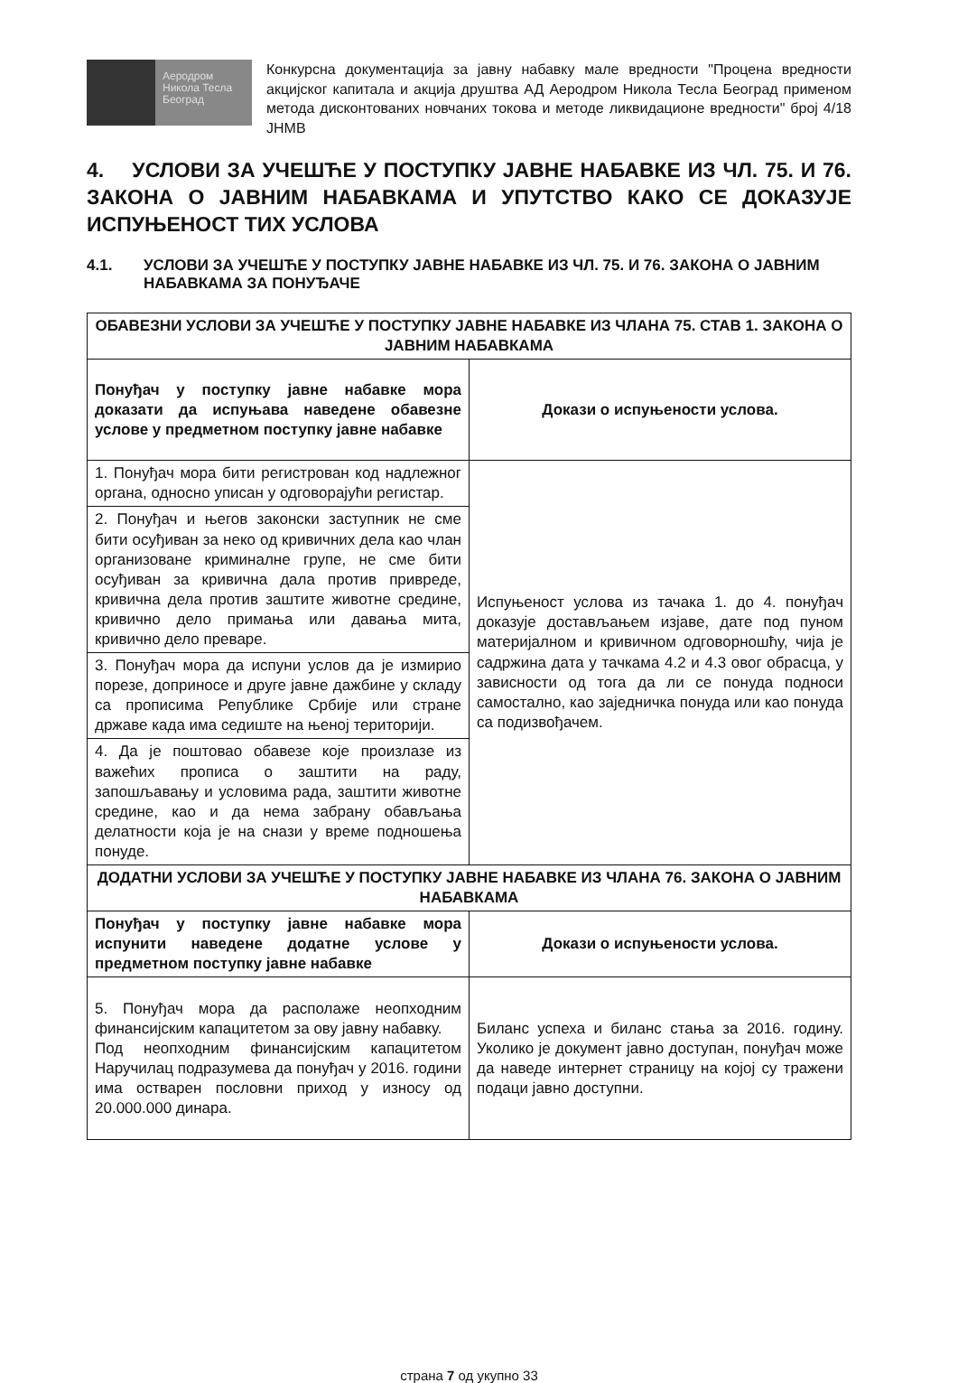Аеродром
Никола Тесла
Београд
Конкурсна документација за јавну набавку мале вредности "Процена вредности акцијског капитала и акција друштва АД Аеродром Никола Тесла Београд применом метода дисконтованих новчаних токова и методе ликвидационе вредности" број 4/18 ЈНМВ
4. УСЛОВИ ЗА УЧЕШЋЕ У ПОСТУПКУ ЈАВНЕ НАБАВКЕ ИЗ ЧЛ. 75. И 76. ЗАКОНА О ЈАВНИМ НАБАВКАМА И УПУТСТВО КАКО СЕ ДОКАЗУЈЕ ИСПУЊЕНОСТ ТИХ УСЛОВА
4.1. УСЛОВИ ЗА УЧЕШЋЕ У ПОСТУПКУ ЈАВНЕ НАБАВКЕ ИЗ ЧЛ. 75. И 76. ЗАКОНА О ЈАВНИМ НАБАВКАМА ЗА ПОНУЂАЧЕ
| ОБАВЕЗНИ УСЛОВИ ЗА УЧЕШЋЕ У ПОСТУПКУ ЈАВНЕ НАБАВКЕ ИЗ ЧЛАНА 75. СТАВ 1. ЗАКОНА О ЈАВНИМ НАБАВКАМА | |
| --- | --- |
| Понуђач у поступку јавне набавке мора доказати да испуњава наведене обавезне услове у предметном поступку јавне набавке | Докази о испуњености услова. |
| 1. Понуђач мора бити регистрован код надлежног органа, односно уписан у одговорајући регистар. | Испуњеност услова из тачака 1. до 4. понуђач доказује достављањем изјаве, дате под пуном материјалном и кривичном одговорношћу, чија је садржина дата у тачкама 4.2 и 4.3 овог обрасца, у зависности од тога да ли се понуда подноси самостално, као заједничка понуда или као понуда са подизвођачем. |
| 2. Понуђач и његов законски заступник не сме бити осуђиван за неко од кривичних дела као члан организоване криминалне групе, не сме бити осуђиван за кривична дала против привреде, кривична дела против заштите животне средине, кривично дело примања или давања мита, кривично дело преваре. | |
| 3. Понуђач мора да испуни услов да је измирио порезе, доприносе и друге јавне дажбине у складу са прописима Републике Србије или стране државе када има седиште на њеној територији. | |
| 4. Да је поштовао обавезе које произлазе из важећих прописа о заштити на раду, запошљавању и условима рада, заштити животне средине, као и да нема забрану обављања делатности која је на снази у време подношења понуде. | |
| ДОДАТНИ УСЛОВИ ЗА УЧЕШЋЕ У ПОСТУПКУ ЈАВНЕ НАБАВКЕ ИЗ ЧЛАНА 76. ЗАКОНА О ЈАВНИМ НАБАВКАМА | |
| Понуђач у поступку јавне набавке мора испунити наведене додатне услове у предметном поступку јавне набавке | Докази о испуњености услова. |
| 5. Понуђач мора да располаже неопходним финансијским капацитетом за ову јавну набавку. Под неопходним финансијским капацитетом Наручилац подразумева да понуђач у 2016. години има остварен пословни приход у износу од 20.000.000 динара. | Биланс успеха и биланс стања за 2016. годину. Уколико је документ јавно доступан, понуђач може да наведе интернет страницу на којој су тражени подаци јавно доступни. |
страна 7 од укупно 33